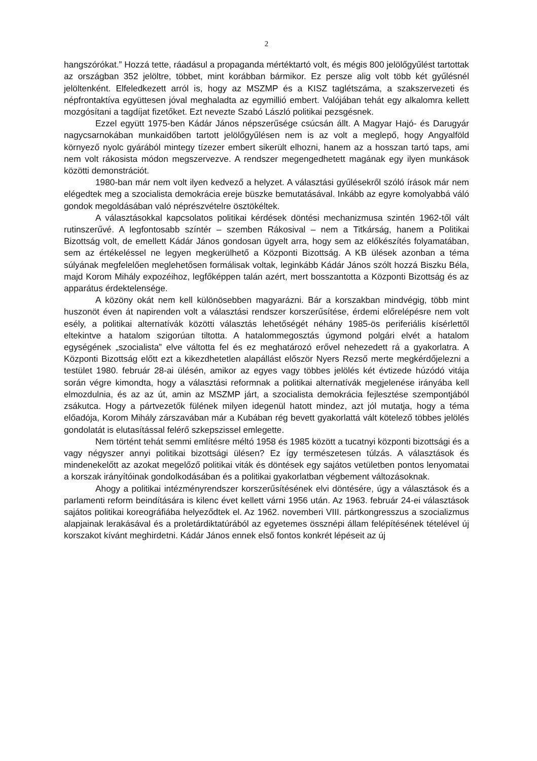2
hangszórókat.” Hozzá tette, ráadásul a propaganda mértéktartó volt, és mégis 800 jelölőgyűlést tartottak az országban 352 jelöltre, többet, mint korábban bármikor. Ez persze alig volt több két gyűlésnél jelöltenként. Elfeledkezett arról is, hogy az MSZMP és a KISZ taglétszáma, a szakszervezeti és népfrontaktíva együttesen jóval meghaladta az egymillió embert. Valójában tehát egy alkalomra kellett mozgósítani a tagdíjat fizetőket. Ezt nevezte Szabó László politikai pezsgésnek.
Ezzel együtt 1975-ben Kádár János népszerűsége csúcsán állt. A Magyar Hajó- és Darugyár nagycsarnokában munkaidőben tartott jelölőgyűlésen nem is az volt a meglepő, hogy Angyalföld környező nyolc gyárából mintegy tízezer embert sikerült elhozni, hanem az a hosszan tartó taps, ami nem volt rákosista módon megszervezve. A rendszer megengedhetett magának egy ilyen munkások közötti demonstrációt.
1980-ban már nem volt ilyen kedvező a helyzet. A választási gyűlésekről szóló írások már nem elégedtek meg a szocialista demokrácia ereje büszke bemutatásával. Inkább az egyre komolyabbá váló gondok megoldásában való néprészvételre ösztökéltek.
A választásokkal kapcsolatos politikai kérdések döntési mechanizmusa szintén 1962-től vált rutinszerűvé. A legfontosabb színtér – szemben Rákosival – nem a Titkárság, hanem a Politikai Bizottság volt, de emellett Kádár János gondosan ügyelt arra, hogy sem az előkészítés folyamatában, sem az értékeléssel ne legyen megkerülhető a Központi Bizottság. A KB ülések azonban a téma súlyának megfelelően meglehetősen formálisak voltak, leginkább Kádár János szólt hozzá Biszku Béla, majd Korom Mihály expozéihoz, legfőképpen talán azért, mert bosszantotta a Központi Bizottság és az apparátus érdektelensége.
A közöny okát nem kell különösebben magyarázni. Bár a korszakban mindvégig, több mint huszonöt éven át napirenden volt a választási rendszer korszerűsítése, érdemi előrelépésre nem volt esély, a politikai alternatívák közötti választás lehetőségét néhány 1985-ös periferiális kísérlettől eltekintve a hatalom szigorúan tiltotta. A hatalommegosztás úgymond polgári elvét a hatalom egységének „szocialista” elve váltotta fel és ez meghatározó erővel nehezedett rá a gyakorlatra. A Központi Bizottság előtt ezt a kikezdhetetlen alapállást először Nyers Rezső merte megkérdőjelezni a testület 1980. február 28-ai ülésén, amikor az egyes vagy többes jelölés két évtizede húzódó vitája során végre kimondta, hogy a választási reformnak a politikai alternatívák megjelenése irányába kell elmozdulnia, és az az út, amin az MSZMP járt, a szocialista demokrácia fejlesztése szempontjából zsákutca. Hogy a pártvezetők fülének milyen idegenül hatott mindez, azt jól mutatja, hogy a téma előadója, Korom Mihály zárszavában már a Kubában rég bevett gyakorlattá vált kötelező többes jelölés gondolatát is elutasítással felérő szkepszissel emlegette.
Nem történt tehát semmi említésre méltó 1958 és 1985 között a tucatnyi központi bizottsági és a vagy négyszer annyi politikai bizottsági ülésen? Ez így természetesen túlzás. A választások és mindenekelőtt az azokat megelőző politikai viták és döntések egy sajátos vetületben pontos lenyomatai a korszak irányítóinak gondolkodásában és a politikai gyakorlatban végbement változásoknak.
Ahogy a politikai intézményrendszer korszerűsítésének elvi döntésére, úgy a választások és a parlamenti reform beindítására is kilenc évet kellett várni 1956 után. Az 1963. február 24-ei választások sajátos politikai koreográfiába helyeződtek el. Az 1962. novemberi VIII. pártkongresszus a szocializmus alapjainak lerakásával és a proletárdiktatúrából az egyetemes össznépi állam felépítésének tételével új korszakot kívánt meghirdetni. Kádár János ennek első fontos konkrét lépéseit az új